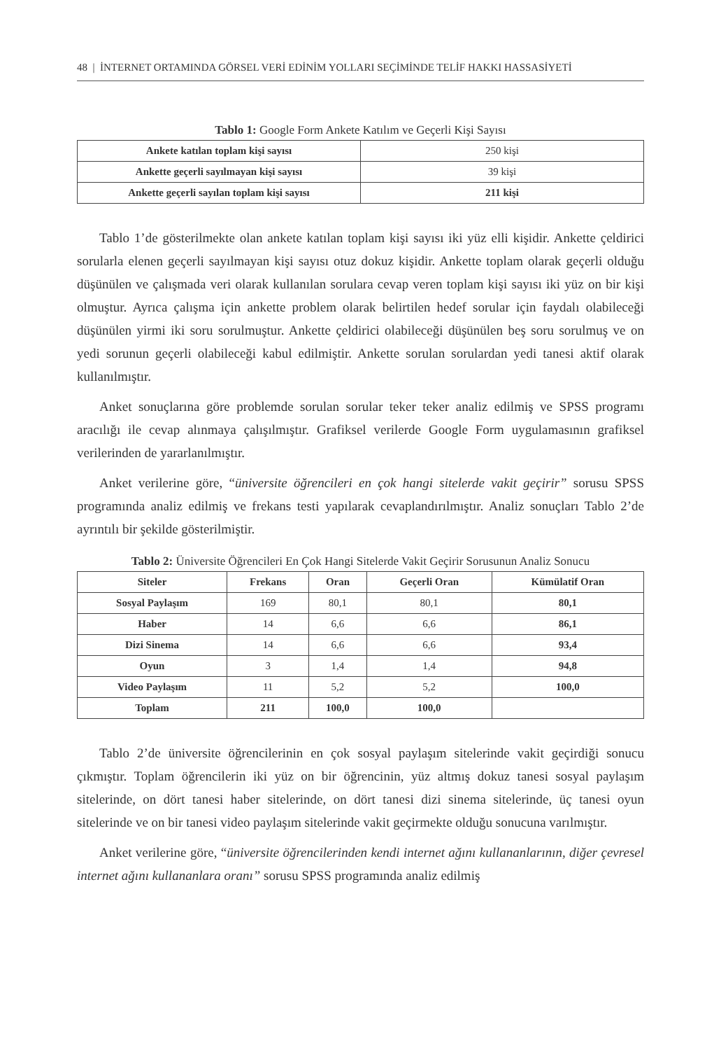48 | İNTERNET ORTAMINDA GÖRSEL VERİ EDİNİM YOLLARI SEÇİMİNDE TELİF HAKKI HASSASİYETİ
Tablo 1: Google Form Ankete Katılım ve Geçerli Kişi Sayısı
| Ankete katılan toplam kişi sayısı | 250 kişi |
| Ankette geçerli sayılmayan kişi sayısı | 39 kişi |
| Ankette geçerli sayılan toplam kişi sayısı | 211 kişi |
Tablo 1’de gösterilmekte olan ankete katılan toplam kişi sayısı iki yüz elli kişidir. Ankette çeldirici sorularla elenen geçerli sayılmayan kişi sayısı otuz dokuz kişidir. Ankette toplam olarak geçerli olduğu düşünülen ve çalışmada veri olarak kullanılan sorulara cevap veren toplam kişi sayısı iki yüz on bir kişi olmuştur. Ayrıca çalışma için ankette problem olarak belirtilen hedef sorular için faydalı olabileceği düşünülen yirmi iki soru sorulmuştur. Ankette çeldirici olabileceği düşünülen beş soru sorulmuş ve on yedi sorunun geçerli olabileceği kabul edilmiştir. Ankette sorulan sorulardan yedi tanesi aktif olarak kullanılmıştır.
Anket sonuçlarına göre problemde sorulan sorular teker teker analiz edilmiş ve SPSS programı aracılığı ile cevap alınmaya çalışılmıştır. Grafiksel verilerde Google Form uygulamasının grafiksel verilerinden de yararlanılmıştır.
Anket verilerine göre, “üniversite öğrencileri en çok hangi sitelerde vakit geçirir” sorusu SPSS programında analiz edilmiş ve frekans testi yapılarak cevaplandırılmıştır. Analiz sonuçları Tablo 2’de ayrıntılı bir şekilde gösterilmiştir.
Tablo 2: Üniversite Öğrencileri En Çok Hangi Sitelerde Vakit Geçirir Sorusunun Analiz Sonucu
| Siteler | Frekans | Oran | Geçerli Oran | Kümülatif Oran |
| --- | --- | --- | --- | --- |
| Sosyal Paylaşım | 169 | 80,1 | 80,1 | 80,1 |
| Haber | 14 | 6,6 | 6,6 | 86,1 |
| Dizi Sinema | 14 | 6,6 | 6,6 | 93,4 |
| Oyun | 3 | 1,4 | 1,4 | 94,8 |
| Video Paylaşım | 11 | 5,2 | 5,2 | 100,0 |
| Toplam | 211 | 100,0 | 100,0 | |
Tablo 2’de üniversite öğrencilerinin en çok sosyal paylaşım sitelerinde vakit geçirdiği sonucu çıkmıştır. Toplam öğrencilerin iki yüz on bir öğrencinin, yüz altmış dokuz tanesi sosyal paylaşım sitelerinde, on dört tanesi haber sitelerinde, on dört tanesi dizi sinema sitelerinde, üç tanesi oyun sitelerinde ve on bir tanesi video paylaşım sitelerinde vakit geçirmekte olduğu sonucuna varılmıştır.
Anket verilerine göre, “üniversite öğrencilerinden kendi internet ağını kullananlarının, diğer çevresel internet ağını kullananlara oranı” sorusu SPSS programında analiz edilmiş